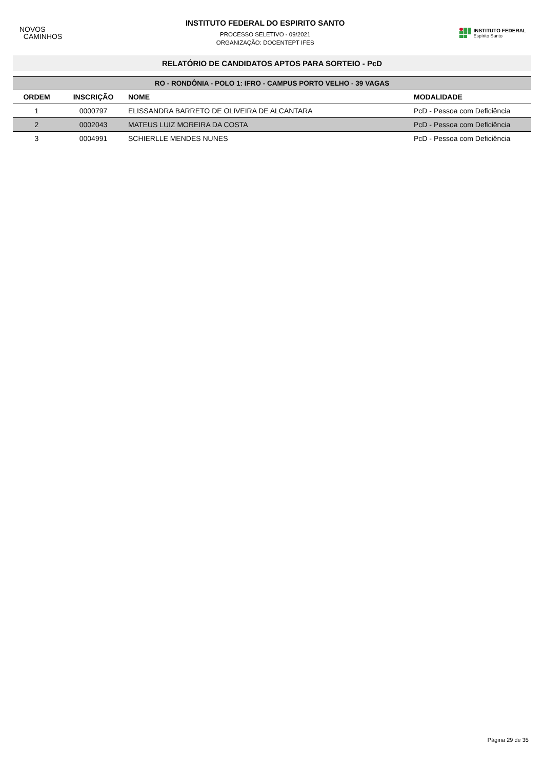NOVOS
CAMINHOS
INSTITUTO FEDERAL DO ESPIRITO SANTO
PROCESSO SELETIVO - 09/2021
ORGANIZAÇÃO: DOCENTEPT IFES
INSTITUTO FEDERAL
Espírito Santo
RELATÓRIO DE CANDIDATOS APTOS PARA SORTEIO - PcD
| RO - RONDÔNIA - POLO 1: IFRO - CAMPUS PORTO VELHO - 39 VAGAS | | | |
| --- | --- | --- | --- |
| ORDEM | INSCRIÇÃO | NOME | MODALIDADE |
| 1 | 0000797 | ELISSANDRA BARRETO DE OLIVEIRA DE ALCANTARA | PcD - Pessoa com Deficiência |
| 2 | 0002043 | MATEUS LUIZ MOREIRA DA COSTA | PcD - Pessoa com Deficiência |
| 3 | 0004991 | SCHIERLLE MENDES NUNES | PcD - Pessoa com Deficiência |
Página 29 de 35